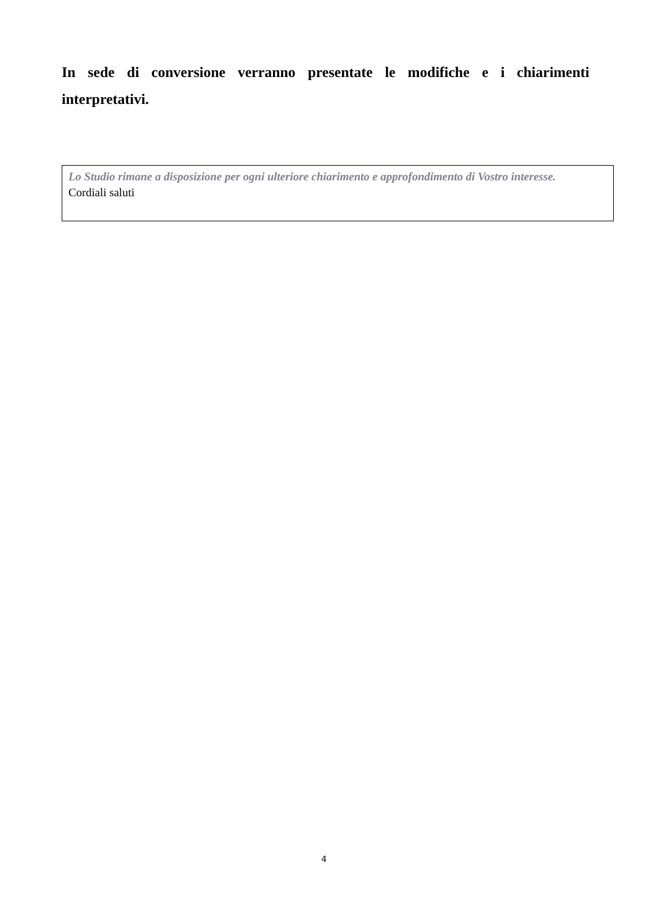In sede di conversione verranno presentate le modifiche e i chiarimenti interpretativi.
Lo Studio rimane a disposizione per ogni ulteriore chiarimento e approfondimento di Vostro interesse.
Cordiali saluti
4